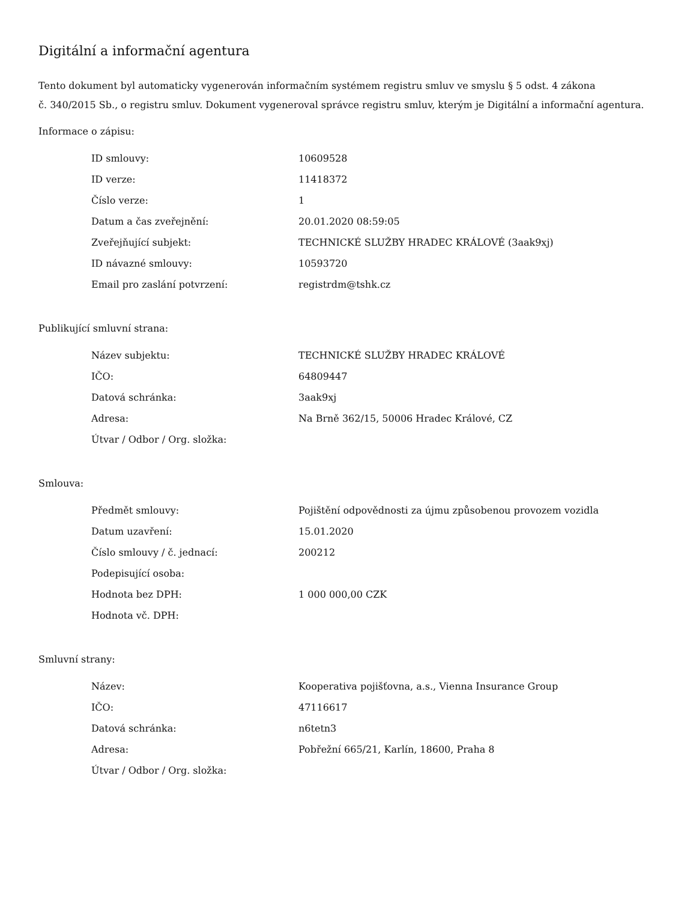Digitální a informační agentura
Tento dokument byl automaticky vygenerován informačním systémem registru smluv ve smyslu § 5 odst. 4 zákona
č. 340/2015 Sb., o registru smluv. Dokument vygeneroval správce registru smluv, kterým je Digitální a informační agentura.
Informace o zápisu:
| ID smlouvy: | 10609528 |
| ID verze: | 11418372 |
| Číslo verze: | 1 |
| Datum a čas zveřejnění: | 20.01.2020 08:59:05 |
| Zveřejňující subjekt: | TECHNICKÉ SLUŽBY HRADEC KRÁLOVÉ (3aak9xj) |
| ID návazné smlouvy: | 10593720 |
| Email pro zaslání potvrzení: | registrdm@tshk.cz |
Publikující smluvní strana:
| Název subjektu: | TECHNICKÉ SLUŽBY HRADEC KRÁLOVÉ |
| IČO: | 64809447 |
| Datová schránka: | 3aak9xj |
| Adresa: | Na Brně 362/15, 50006 Hradec Králové, CZ |
| Útvar / Odbor / Org. složka: | |
Smlouva:
| Předmět smlouvy: | Pojištění odpovědnosti za újmu způsobenou provozem vozidla |
| Datum uzavření: | 15.01.2020 |
| Číslo smlouvy / č. jednací: | 200212 |
| Podepisující osoba: | |
| Hodnota bez DPH: | 1 000 000,00 CZK |
| Hodnota vč. DPH: | |
Smluvní strany:
| Název: | Kooperativa pojišťovna, a.s., Vienna Insurance Group |
| IČO: | 47116617 |
| Datová schránka: | n6tetn3 |
| Adresa: | Pobřežní 665/21, Karlín, 18600, Praha 8 |
| Útvar / Odbor / Org. složka: | |